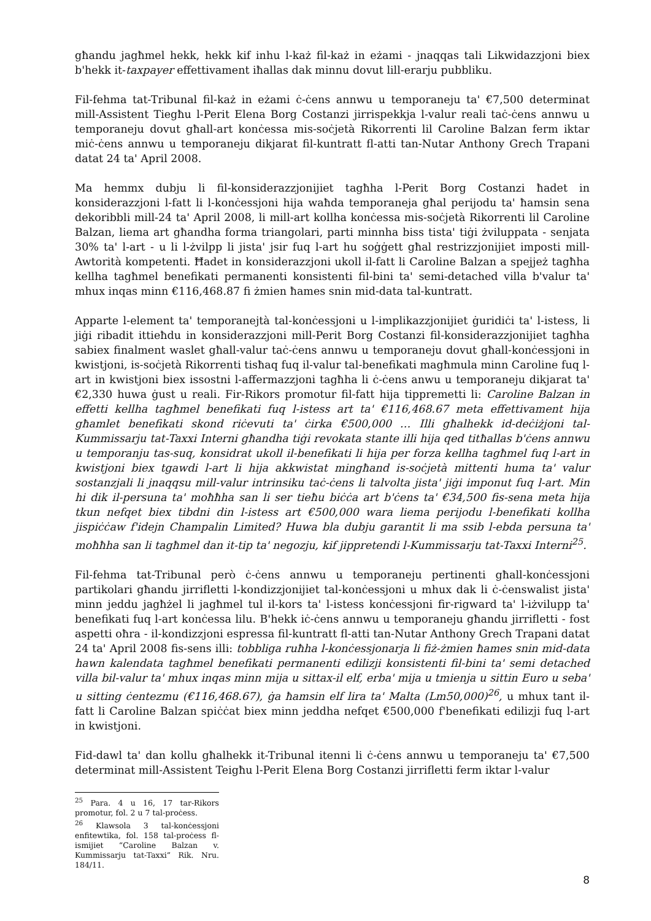għandu jagħmel hekk, hekk kif inhu l-każ fil-każ in eżami - jnaqqas tali Likwidazzjoni biex b'hekk it-taxpayer effettivament iħallas dak minnu dovut lill-erarju pubbliku.
Fil-fehma tat-Tribunal fil-każ in eżami ċ-ċens annwu u temporaneju ta' €7,500 determinat mill-Assistent Tiegħu l-Perit Elena Borg Costanzi jirrispekkja l-valur reali taċ-ċens annwu u temporaneju dovut għall-art konċessa mis-soċjetà Rikorrenti lil Caroline Balzan ferm iktar miċ-ċens annwu u temporaneju dikjarat fil-kuntratt fl-atti tan-Nutar Anthony Grech Trapani datat 24 ta' April 2008.
Ma hemmx dubju li fil-konsiderazzjonijiet tagħha l-Perit Borg Costanzi ħadet in konsiderazzjoni l-fatt li l-konċessjoni hija waħda temporaneja għal perijodu ta' ħamsin sena dekoribbli mill-24 ta' April 2008, li mill-art kollha konċessa mis-soċjetà Rikorrenti lil Caroline Balzan, liema art għandha forma triangolari, parti minnha biss tista' tiġi żviluppata - senjata 30% ta' l-art - u li l-żvilpp li jista' jsir fuq l-art hu soġġett għal restrizzjonijiet imposti mill-Awtorità kompetenti. Ħadet in konsiderazzjoni ukoll il-fatt li Caroline Balzan a spejjeż tagħha kellha tagħmel benefikati permanenti konsistenti fil-bini ta' semi-detached villa b'valur ta' mhux inqas minn €116,468.87 fi żmien ħames snin mid-data tal-kuntratt.
Apparte l-element ta' temporanejtà tal-konċessjoni u l-implikazzjonijiet ġuridiċi ta' l-istess, li jiġi ribadit ittieħdu in konsiderazzjoni mill-Perit Borg Costanzi fil-konsiderazzjonijiet tagħha sabiex finalment waslet għall-valur taċ-ċens annwu u temporaneju dovut għall-konċessjoni in kwistjoni, is-soċjetà Rikorrenti tisħaq fuq il-valur tal-benefikati magħmula minn Caroline fuq l-art in kwistjoni biex issostni l-affermazzjoni tagħha li ċ-ċens anwu u temporaneju dikjarat ta' €2,330 huwa ġust u reali. Fir-Rikors promotur fil-fatt hija tippremetti li: Caroline Balzan in effetti kellha tagħmel benefikati fuq l-istess art ta' €116,468.67 meta effettivament hija għamlet benefikati skond riċevuti ta' ċirka €500,000 … Illi għalhekk id-deċiżjoni tal-Kummissarju tat-Taxxi Interni għandha tiġi revokata stante illi hija qed titħallas b'ċens annwu u temporanju tas-suq, konsidrat ukoll il-benefikati li hija per forza kellha tagħmel fuq l-art in kwistjoni biex tgawdi l-art li hija akkwistat mingħand is-soċjetà mittenti huma ta' valur sostanzjali li jnaqqsu mill-valur intrinsiku taċ-ċens li talvolta jista' jiġi imponut fuq l-art. Min hi dik il-persuna ta' moħħha san li ser tieħu biċċa art b'ċens ta' €34,500 fis-sena meta hija tkun nefqet biex tibdni din l-istess art €500,000 wara liema perijodu l-benefikati kollha jispiċċaw f'idejn Champalin Limited? Huwa bla dubju garantit li ma ssib l-ebda persuna ta' moħħha san li tagħmel dan it-tip ta' negozju, kif jippretendi l-Kummissarju tat-Taxxi Interni<sup>25</sup>.
Fil-fehma tat-Tribunal però ċ-ċens annwu u temporaneju pertinenti għall-konċessjoni partikolari għandu jirrifletti l-kondizzjonijiet tal-konċessjoni u mhux dak li ċ-ċenswalist jista' minn jeddu jagħżel li jagħmel tul il-kors ta' l-istess konċessjoni fir-rigward ta' l-iżvilupp ta' benefikati fuq l-art konċessa lilu. B'hekk iċ-ċens annwu u temporaneju għandu jirrifletti - fost aspetti oħra - il-kondizzjoni espressa fil-kuntratt fl-atti tan-Nutar Anthony Grech Trapani datat 24 ta' April 2008 fis-sens illi: tobbliga ruħha l-konċessjonarja li fiż-żmien ħames snin mid-data hawn kalendata tagħmel benefikati permanenti edilizji konsistenti fil-bini ta' semi detached villa bil-valur ta' mhux inqas minn mija u sittax-il elf, erba' mija u tmienja u sittin Euro u seba' u sitting ċentezmu (€116,468.67), ġa ħamsin elf lira ta' Malta (Lm50,000)<sup>26</sup>, u mhux tant il-fatt li Caroline Balzan spiċċat biex minn jeddha nefqet €500,000 f'benefikati edilizji fuq l-art in kwistjoni.
Fid-dawl ta' dan kollu għalhekk it-Tribunal itenni li ċ-ċens annwu u temporaneju ta' €7,500 determinat mill-Assistent Teigħu l-Perit Elena Borg Costanzi jirrifletti ferm iktar l-valur
<sup>25</sup> Para. 4 u 16, 17 tar-Rikors promotur, fol. 2 u 7 tal-proċess.
<sup>26</sup> Klawsola 3 tal-konċessjoni enfitewtika, fol. 158 tal-proċess fl-ismijiet “Caroline Balzan v. Kummissarju tat-Taxxi” Rik. Nru. 184/11.
8